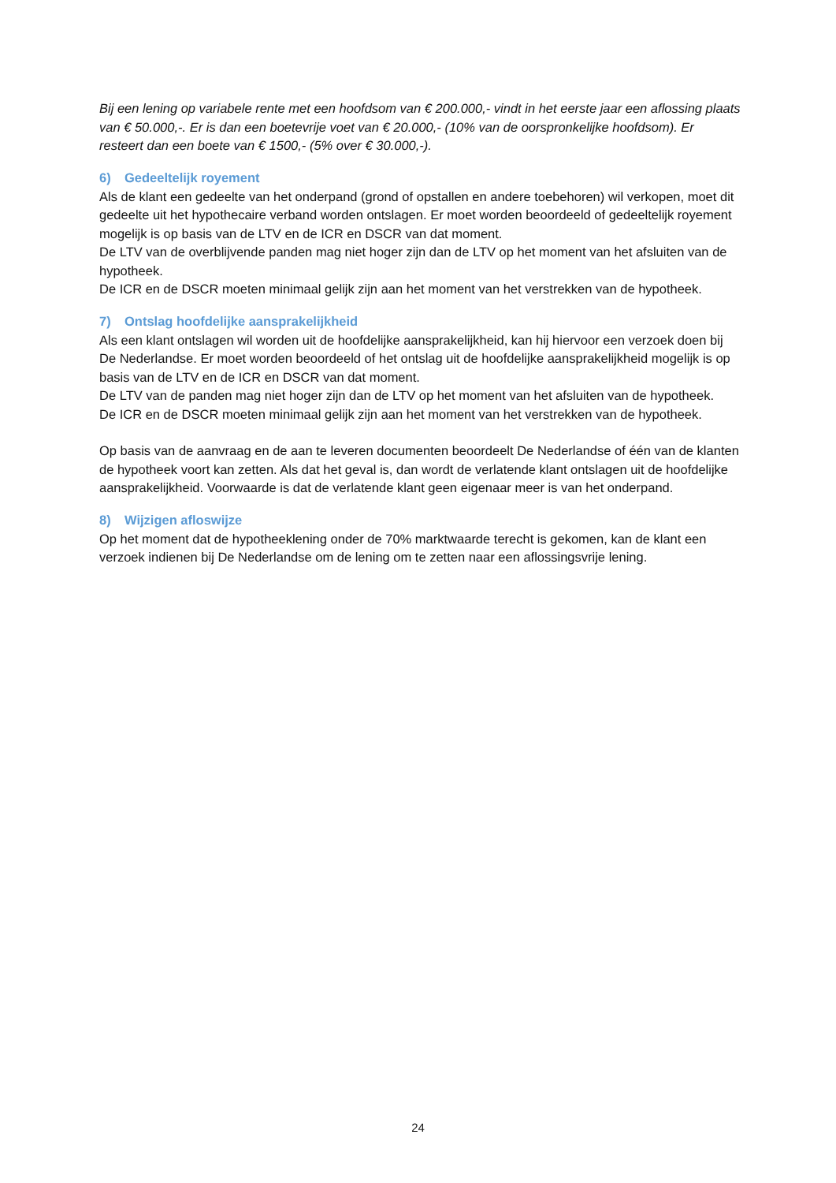Bij een lening op variabele rente met een hoofdsom van € 200.000,- vindt in het eerste jaar een aflossing plaats van € 50.000,-. Er is dan een boetevrije voet van € 20.000,- (10% van de oorspronkelijke hoofdsom). Er resteert dan een boete van € 1500,- (5% over € 30.000,-).
6) Gedeeltelijk royement
Als de klant een gedeelte van het onderpand (grond of opstallen en andere toebehoren) wil verkopen, moet dit gedeelte uit het hypothecaire verband worden ontslagen. Er moet worden beoordeeld of gedeeltelijk royement mogelijk is op basis van de LTV en de ICR en DSCR van dat moment.
De LTV van de overblijvende panden mag niet hoger zijn dan de LTV op het moment van het afsluiten van de hypotheek.
De ICR en de DSCR moeten minimaal gelijk zijn aan het moment van het verstrekken van de hypotheek.
7) Ontslag hoofdelijke aansprakelijkheid
Als een klant ontslagen wil worden uit de hoofdelijke aansprakelijkheid, kan hij hiervoor een verzoek doen bij De Nederlandse. Er moet worden beoordeeld of het ontslag uit de hoofdelijke aansprakelijkheid mogelijk is op basis van de LTV en de ICR en DSCR van dat moment.
De LTV van de panden mag niet hoger zijn dan de LTV op het moment van het afsluiten van de hypotheek.
De ICR en de DSCR moeten minimaal gelijk zijn aan het moment van het verstrekken van de hypotheek.
Op basis van de aanvraag en de aan te leveren documenten beoordeelt De Nederlandse of één van de klanten de hypotheek voort kan zetten. Als dat het geval is, dan wordt de verlatende klant ontslagen uit de hoofdelijke aansprakelijkheid. Voorwaarde is dat de verlatende klant geen eigenaar meer is van het onderpand.
8) Wijzigen afloswijze
Op het moment dat de hypotheeklening onder de 70% marktwaarde terecht is gekomen, kan de klant een verzoek indienen bij De Nederlandse om de lening om te zetten naar een aflossingsvrije lening.
24